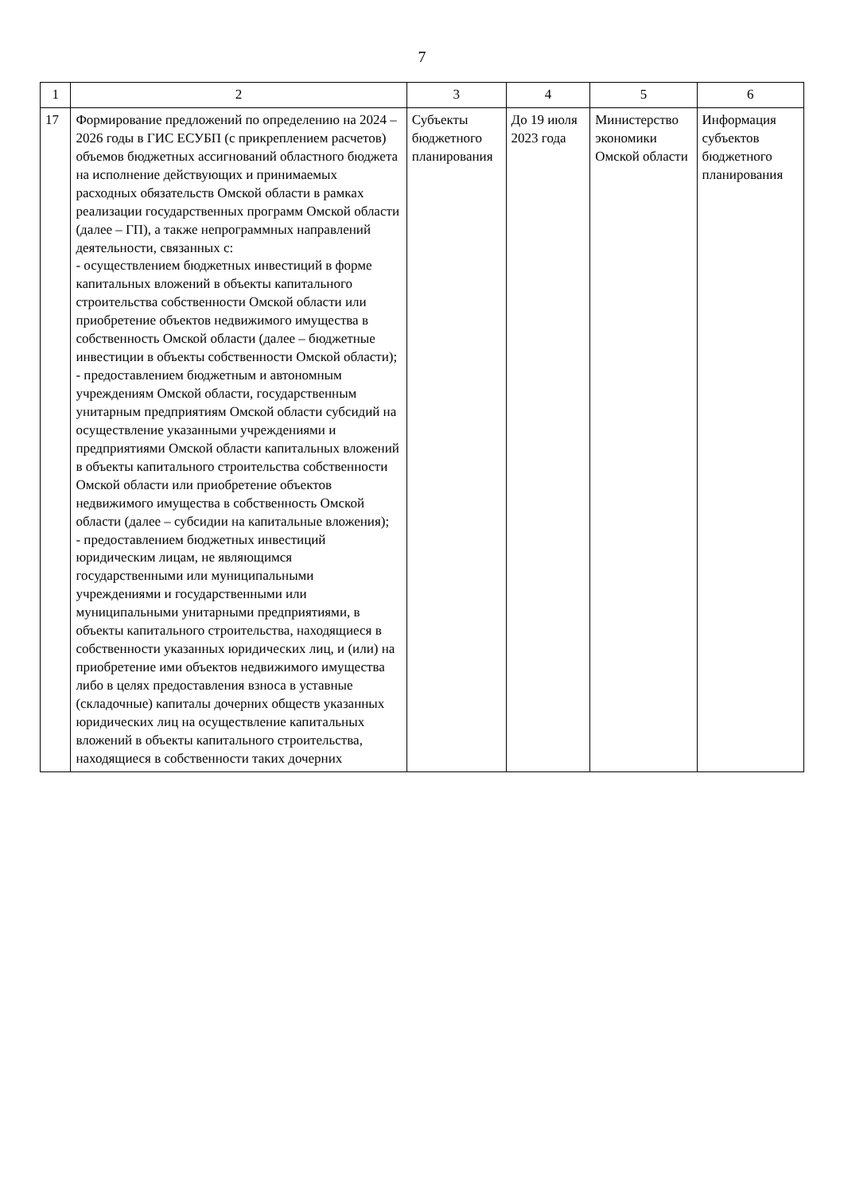7
| 1 | 2 | 3 | 4 | 5 | 6 |
| --- | --- | --- | --- | --- | --- |
| 17 | Формирование предложений по определению на 2024 – 2026 годы в ГИС ЕСУБП (с прикреплением расчетов) объемов бюджетных ассигнований областного бюджета на исполнение действующих и принимаемых расходных обязательств Омской области в рамках реализации государственных программ Омской области (далее – ГП), а также непрограммных направлений деятельности, связанных с: - осуществлением бюджетных инвестиций в форме капитальных вложений в объекты капитального строительства собственности Омской области или приобретение объектов недвижимого имущества в собственность Омской области (далее – бюджетные инвестиции в объекты собственности Омской области); - предоставлением бюджетным и автономным учреждениям Омской области, государственным унитарным предприятиям Омской области субсидий на осуществление указанными учреждениями и предприятиями Омской области капитальных вложений в объекты капитального строительства собственности Омской области или приобретение объектов недвижимого имущества в собственность Омской области (далее – субсидии на капитальные вложения); - предоставлением бюджетных инвестиций юридическим лицам, не являющимся государственными или муниципальными учреждениями и государственными или муниципальными унитарными предприятиями, в объекты капитального строительства, находящиеся в собственности указанных юридических лиц, и (или) на приобретение ими объектов недвижимого имущества либо в целях предоставления взноса в уставные (складочные) капиталы дочерних обществ указанных юридических лиц на осуществление капитальных вложений в объекты капитального строительства, находящиеся в собственности таких дочерних | Субъекты бюджетного планирования | До 19 июля 2023 года | Министерство экономики Омской области | Информация субъектов бюджетного планирования |